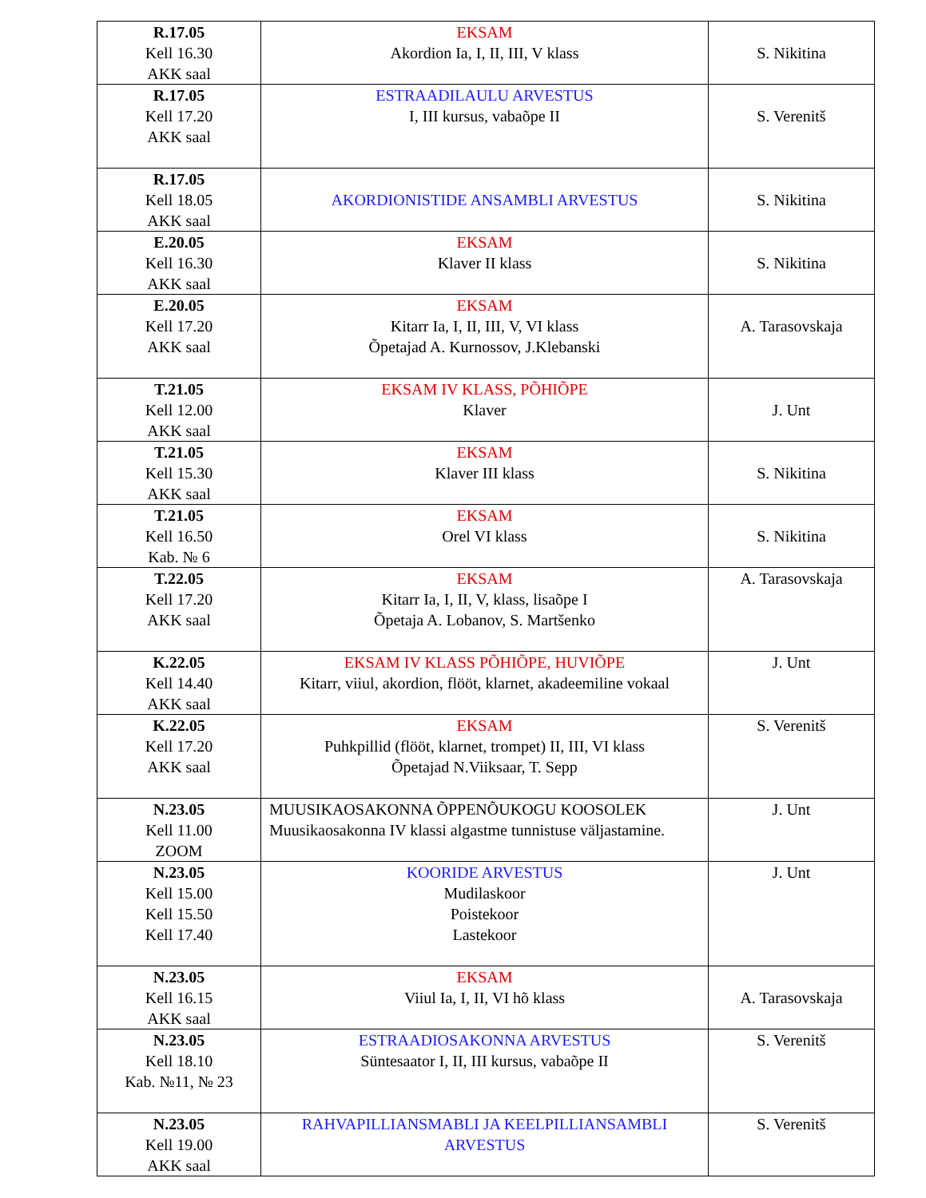| R.17.05 Kell 16.30 AKK saal | EKSAM Akordion Ia, I, II, III, V klass | S. Nikitina |
| R.17.05 Kell 17.20 AKK saal | ESTRAADILAULU ARVESTUS I, III kursus, vabaõpe II | S. Verenitš |
| R.17.05 Kell 18.05 AKK saal | AKORDIONISTIDE ANSAMBLI ARVESTUS | S. Nikitina |
| E.20.05 Kell 16.30 AKK saal | EKSAM Klaver II klass | S. Nikitina |
| E.20.05 Kell 17.20 AKK saal | EKSAM Kitarr Ia, I, II, III, V, VI klass Õpetajad A. Kurnossov, J.Klebanski | A. Tarasovskaja |
| T.21.05 Kell 12.00 AKK saal | EKSAM IV KLASS, PÕHIÕPE Klaver | J. Unt |
| T.21.05 Kell 15.30 AKK saal | EKSAM Klaver III klass | S. Nikitina |
| T.21.05 Kell 16.50 Kab. № 6 | EKSAM Orel VI klass | S. Nikitina |
| T.22.05 Kell 17.20 AKK saal | EKSAM Kitarr Ia, I, II, V, klass, lisaõpe I Õpetaja A. Lobanov, S. Martšenko | A. Tarasovskaja |
| K.22.05 Kell 14.40 AKK saal | EKSAM IV KLASS PÕHIÕPE, HUVIÕPE Kitarr, viiul, akordion, flööt, klarnet, akadeemiline vokaal | J. Unt |
| K.22.05 Kell 17.20 AKK saal | EKSAM Puhkpillid (flööt, klarnet, trompet) II, III, VI klass Õpetajad N.Viiksaar, T. Sepp | S. Verenitš |
| N.23.05 Kell 11.00 ZOOM | MUUSIKAOSAKONNA ÕPPENÕUKOGU KOOSOLEK Muusikaosakonna IV klassi algastme tunnistuse väljastamine. | J. Unt |
| N.23.05 Kell 15.00 Kell 15.50 Kell 17.40 | KOORIDE ARVESTUS Mudilaskoor Poistekoor Lastekoor | J. Unt |
| N.23.05 Kell 16.15 AKK saal | EKSAM Viiul Ia, I, II, VI hõ klass | A. Tarasovskaja |
| N.23.05 Kell 18.10 Kab. №11, № 23 | ESTRAADIOSAKONNA ARVESTUS Süntesaator I, II, III kursus, vabaõpe II | S. Verenitš |
| N.23.05 Kell 19.00 AKK saal | RAHVAPILLIANSMABLI JA KEELPILLIANSAMBLI ARVESTUS | S. Verenitš |